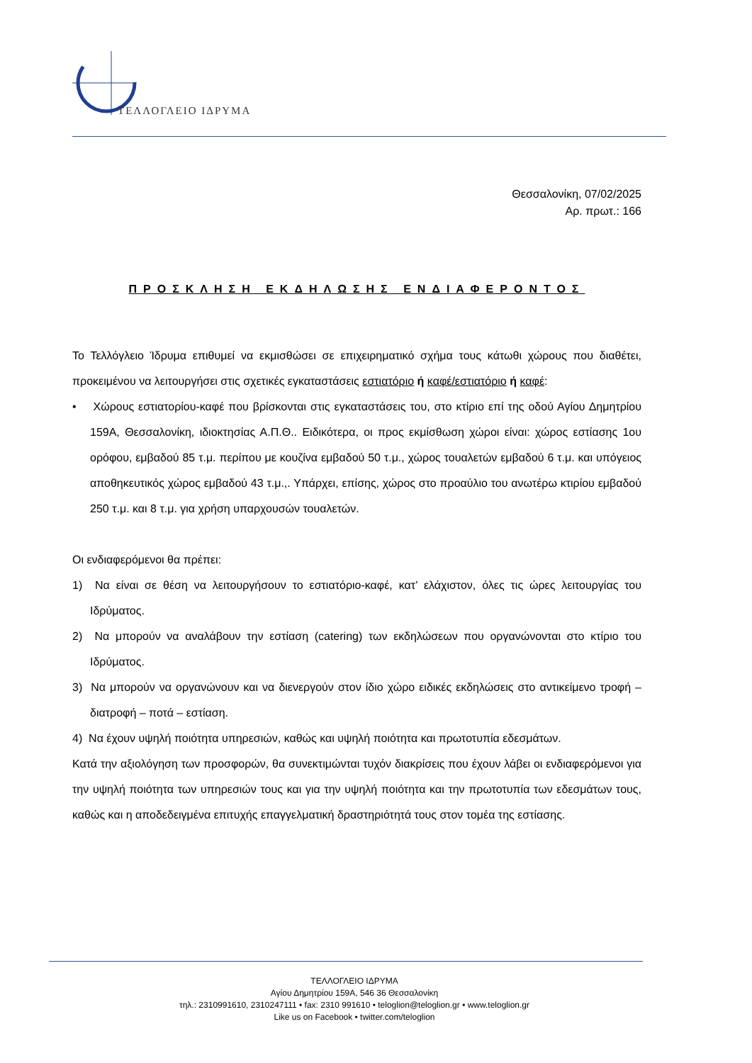ΤΕΛΛΟΓΛΕΙΟ ΙΔΡΥΜΑ
Θεσσαλονίκη, 07/02/2025
Αρ. πρωτ.: 166
ΠΡΟΣΚΛΗΣΗ ΕΚΔΗΛΩΣΗΣ ΕΝΔΙΑΦΕΡΟΝΤΟΣ
Το Τελλόγλειο Ίδρυμα επιθυμεί να εκμισθώσει σε επιχειρηματικό σχήμα τους κάτωθι χώρους που διαθέτει, προκειμένου να λειτουργήσει στις σχετικές εγκαταστάσεις εστιατόριο ή καφέ/εστιατόριο ή καφέ:
• Χώρους εστιατορίου-καφέ που βρίσκονται στις εγκαταστάσεις του, στο κτίριο επί της οδού Αγίου Δημητρίου 159Α, Θεσσαλονίκη, ιδιοκτησίας Α.Π.Θ.. Ειδικότερα, οι προς εκμίσθωση χώροι είναι: χώρος εστίασης 1ου ορόφου, εμβαδού 85 τ.μ. περίπου με κουζίνα εμβαδού 50 τ.μ., χώρος τουαλετών εμβαδού 6 τ.μ. και υπόγειος αποθηκευτικός χώρος εμβαδού 43 τ.μ.,. Υπάρχει, επίσης, χώρος στο προαύλιο του ανωτέρω κτιρίου εμβαδού 250 τ.μ. και 8 τ.μ. για χρήση υπαρχουσών τουαλετών.
Οι ενδιαφερόμενοι θα πρέπει:
1) Να είναι σε θέση να λειτουργήσουν το εστιατόριο-καφέ, κατ’ ελάχιστον, όλες τις ώρες λειτουργίας του Ιδρύματος.
2) Να μπορούν να αναλάβουν την εστίαση (catering) των εκδηλώσεων που οργανώνονται στο κτίριο του Ιδρύματος.
3) Να μπορούν να οργανώνουν και να διενεργούν στον ίδιο χώρο ειδικές εκδηλώσεις στο αντικείμενο τροφή – διατροφή – ποτά – εστίαση.
4) Να έχουν υψηλή ποιότητα υπηρεσιών, καθώς και υψηλή ποιότητα και πρωτοτυπία εδεσμάτων.
Κατά την αξιολόγηση των προσφορών, θα συνεκτιμώνται τυχόν διακρίσεις που έχουν λάβει οι ενδιαφερόμενοι για την υψηλή ποιότητα των υπηρεσιών τους και για την υψηλή ποιότητα και την πρωτοτυπία των εδεσμάτων τους, καθώς και η αποδεδειγμένα επιτυχής επαγγελματική δραστηριότητά τους στον τομέα της εστίασης.
ΤΕΛΛΟΓΛΕΙΟ ΙΔΡΥΜΑ
Αγίου Δημητρίου 159Α, 546 36 Θεσσαλονίκη
τηλ.: 2310991610, 2310247111 • fax: 2310 991610 • teloglion@teloglion.gr • www.teloglion.gr
Like us on Facebook • twitter.com/teloglion